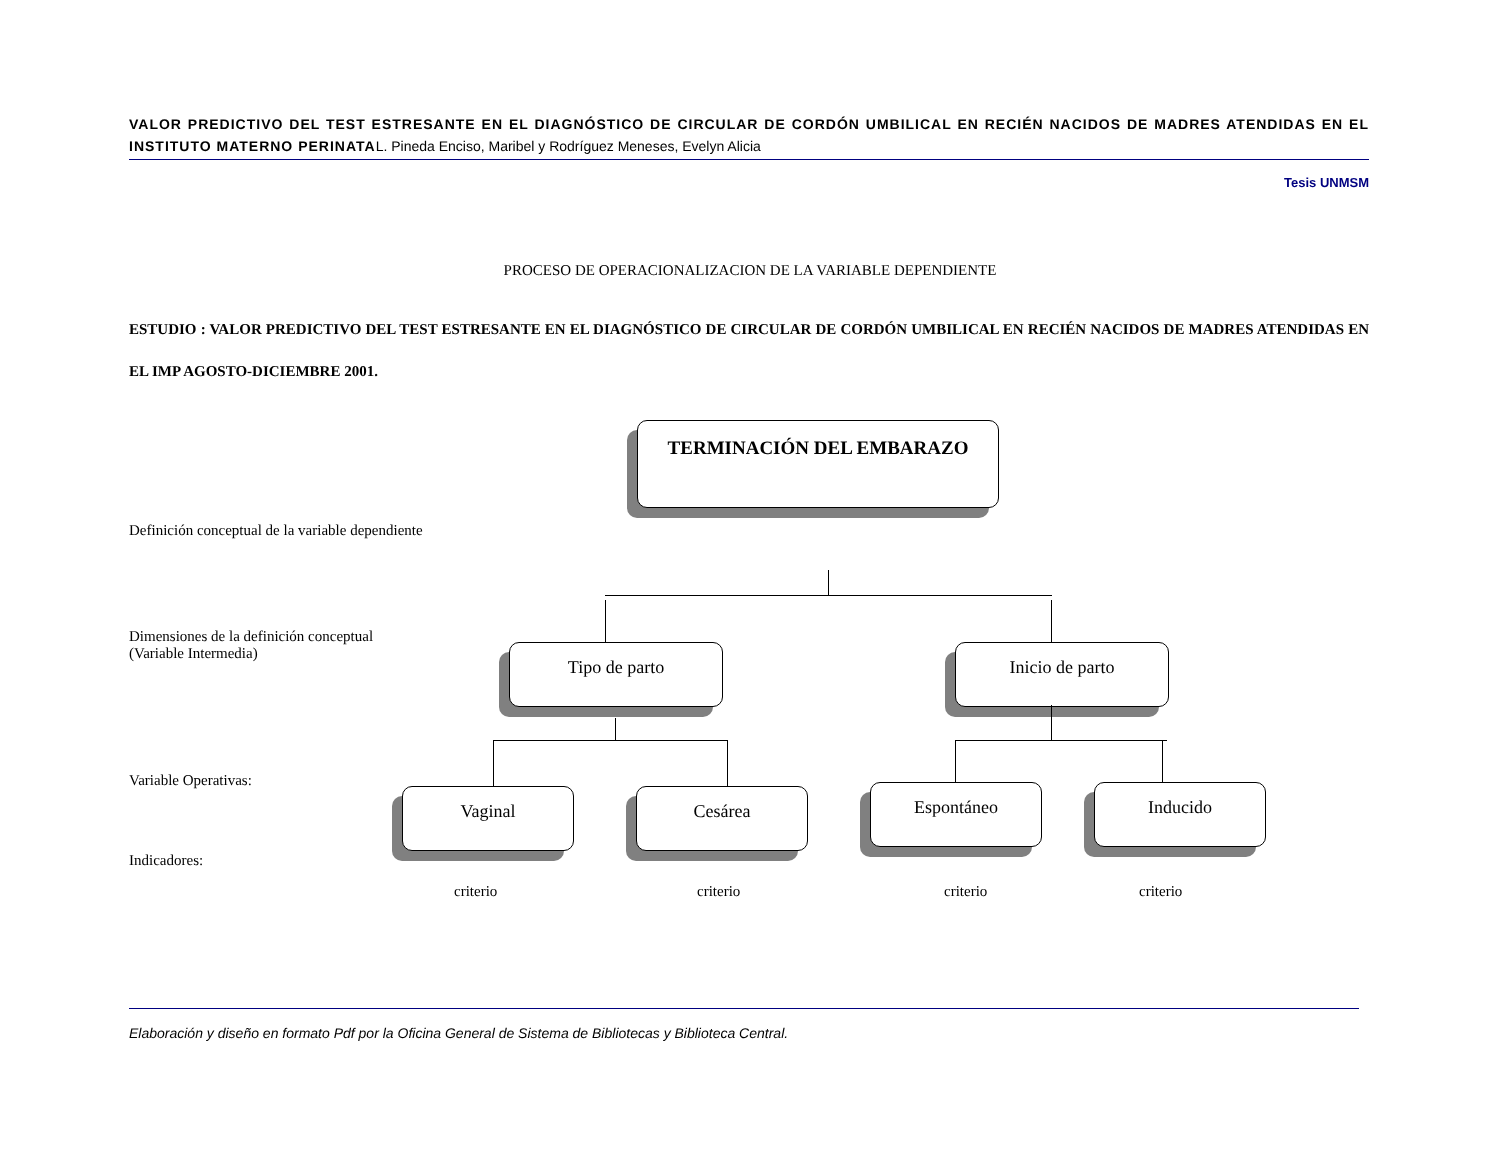VALOR PREDICTIVO DEL TEST ESTRESANTE EN EL DIAGNÓSTICO DE CIRCULAR DE CORDÓN UMBILICAL EN RECIÉN NACIDOS DE MADRES ATENDIDAS EN EL INSTITUTO MATERNO PERINATAL. Pineda Enciso, Maribel y Rodríguez Meneses, Evelyn Alicia
Tesis UNMSM
PROCESO DE OPERACIONALIZACION DE LA VARIABLE DEPENDIENTE
ESTUDIO : VALOR PREDICTIVO DEL TEST ESTRESANTE EN EL DIAGNÓSTICO DE CIRCULAR DE CORDÓN UMBILICAL EN RECIÉN NACIDOS DE MADRES ATENDIDAS EN EL IMP AGOSTO-DICIEMBRE 2001.
TERMINACIÓN DEL EMBARAZO
Definición conceptual de la variable dependiente
Dimensiones de la definición conceptual
(Variable Intermedia)
Tipo de parto Inicio de parto
Variable Operativas:
Vaginal Cesárea Espontáneo Inducido
Indicadores:
criterio criterio criterio criterio
Elaboración y diseño en formato Pdf por la Oficina General de Sistema de Bibliotecas y Biblioteca Central.